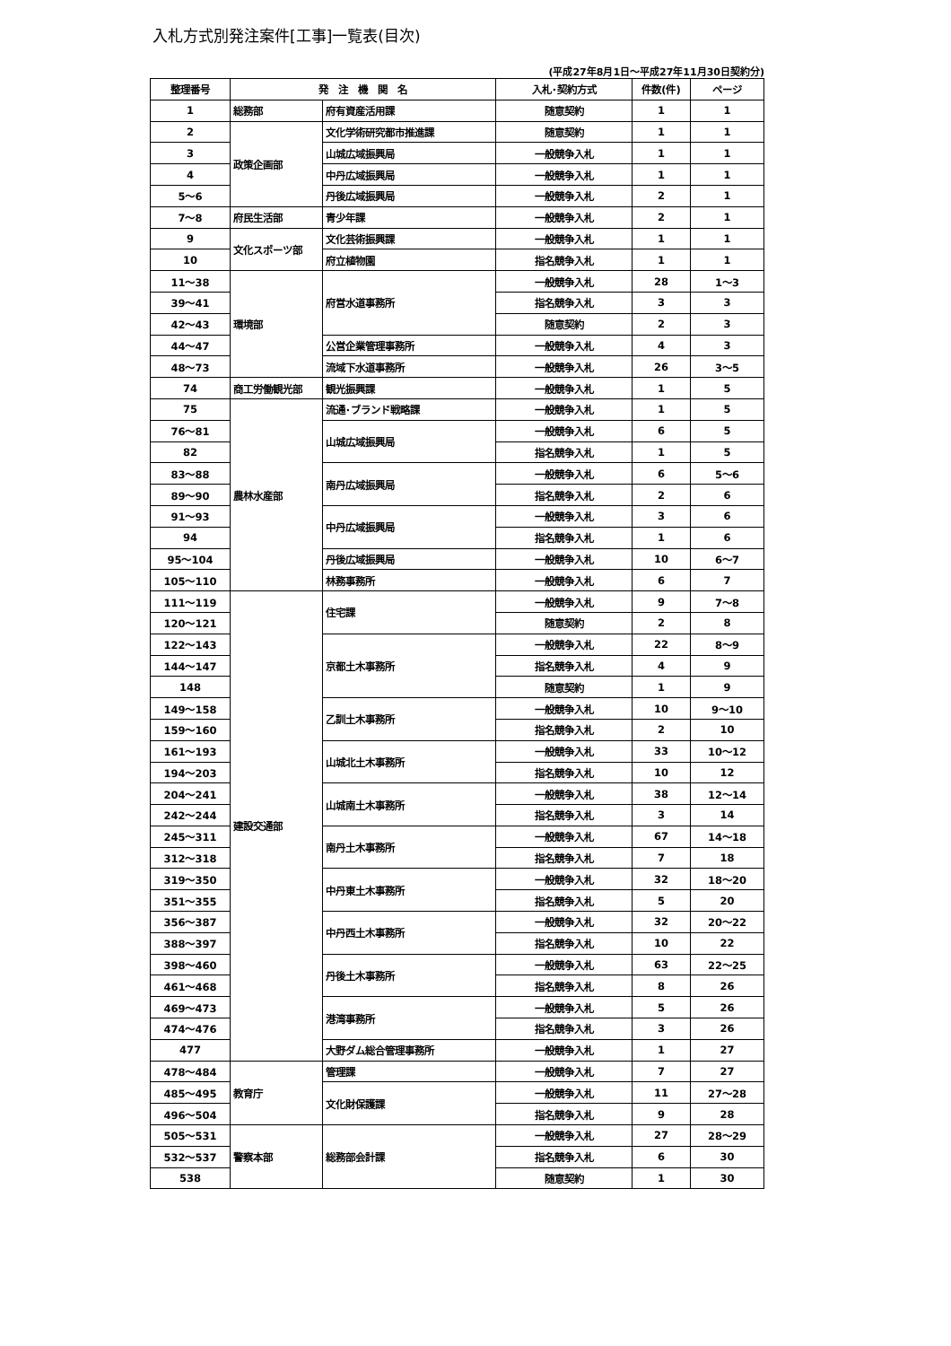入札方式別発注案件[工事]一覧表(目次)
(平成27年8月1日～平成27年11月30日契約分)
| 整理番号 | 発 注 機 関 名 | | 入札･契約方式 | 件数(件) | ページ |
| --- | --- | --- | --- | --- | --- |
| 1 | 総務部 | 府有資産活用課 | 随意契約 | 1 | 1 |
| 2 | 政策企画部 | 文化学術研究都市推進課 | 随意契約 | 1 | 1 |
| 3 | | 山城広域振興局 | 一般競争入札 | 1 | 1 |
| 4 | | 中丹広域振興局 | 一般競争入札 | 1 | 1 |
| 5～6 | | 丹後広域振興局 | 一般競争入札 | 2 | 1 |
| 7～8 | 府民生活部 | 青少年課 | 一般競争入札 | 2 | 1 |
| 9 | 文化スポーツ部 | 文化芸術振興課 | 一般競争入札 | 1 | 1 |
| 10 | | 府立植物園 | 指名競争入札 | 1 | 1 |
| 11～38 | 環境部 | 府営水道事務所 | 一般競争入札 | 28 | 1～3 |
| 39～41 | | | 指名競争入札 | 3 | 3 |
| 42～43 | | | 随意契約 | 2 | 3 |
| 44～47 | | 公営企業管理事務所 | 一般競争入札 | 4 | 3 |
| 48～73 | | 流域下水道事務所 | 一般競争入札 | 26 | 3～5 |
| 74 | 商工労働観光部 | 観光振興課 | 一般競争入札 | 1 | 5 |
| 75 | 農林水産部 | 流通･ブランド戦略課 | 一般競争入札 | 1 | 5 |
| 76～81 | | 山城広域振興局 | 一般競争入札 | 6 | 5 |
| 82 | | | 指名競争入札 | 1 | 5 |
| 83～88 | | 南丹広域振興局 | 一般競争入札 | 6 | 5～6 |
| 89～90 | | | 指名競争入札 | 2 | 6 |
| 91～93 | | 中丹広域振興局 | 一般競争入札 | 3 | 6 |
| 94 | | | 指名競争入札 | 1 | 6 |
| 95～104 | | 丹後広域振興局 | 一般競争入札 | 10 | 6～7 |
| 105～110 | | 林務事務所 | 一般競争入札 | 6 | 7 |
| 111～119 | 建設交通部 | 住宅課 | 一般競争入札 | 9 | 7～8 |
| 120～121 | | | 随意契約 | 2 | 8 |
| 122～143 | | 京都土木事務所 | 一般競争入札 | 22 | 8～9 |
| 144～147 | | | 指名競争入札 | 4 | 9 |
| 148 | | | 随意契約 | 1 | 9 |
| 149～158 | | 乙訓土木事務所 | 一般競争入札 | 10 | 9～10 |
| 159～160 | | | 指名競争入札 | 2 | 10 |
| 161～193 | | 山城北土木事務所 | 一般競争入札 | 33 | 10～12 |
| 194～203 | | | 指名競争入札 | 10 | 12 |
| 204～241 | | 山城南土木事務所 | 一般競争入札 | 38 | 12～14 |
| 242～244 | | | 指名競争入札 | 3 | 14 |
| 245～311 | | 南丹土木事務所 | 一般競争入札 | 67 | 14～18 |
| 312～318 | | | 指名競争入札 | 7 | 18 |
| 319～350 | | 中丹東土木事務所 | 一般競争入札 | 32 | 18～20 |
| 351～355 | | | 指名競争入札 | 5 | 20 |
| 356～387 | | 中丹西土木事務所 | 一般競争入札 | 32 | 20～22 |
| 388～397 | | | 指名競争入札 | 10 | 22 |
| 398～460 | | 丹後土木事務所 | 一般競争入札 | 63 | 22～25 |
| 461～468 | | | 指名競争入札 | 8 | 26 |
| 469～473 | | 港湾事務所 | 一般競争入札 | 5 | 26 |
| 474～476 | | | 指名競争入札 | 3 | 26 |
| 477 | | 大野ダム総合管理事務所 | 一般競争入札 | 1 | 27 |
| 478～484 | 教育庁 | 管理課 | 一般競争入札 | 7 | 27 |
| 485～495 | | 文化財保護課 | 一般競争入札 | 11 | 27～28 |
| 496～504 | | | 指名競争入札 | 9 | 28 |
| 505～531 | 警察本部 | 総務部会計課 | 一般競争入札 | 27 | 28～29 |
| 532～537 | | | 指名競争入札 | 6 | 30 |
| 538 | | | 随意契約 | 1 | 30 |